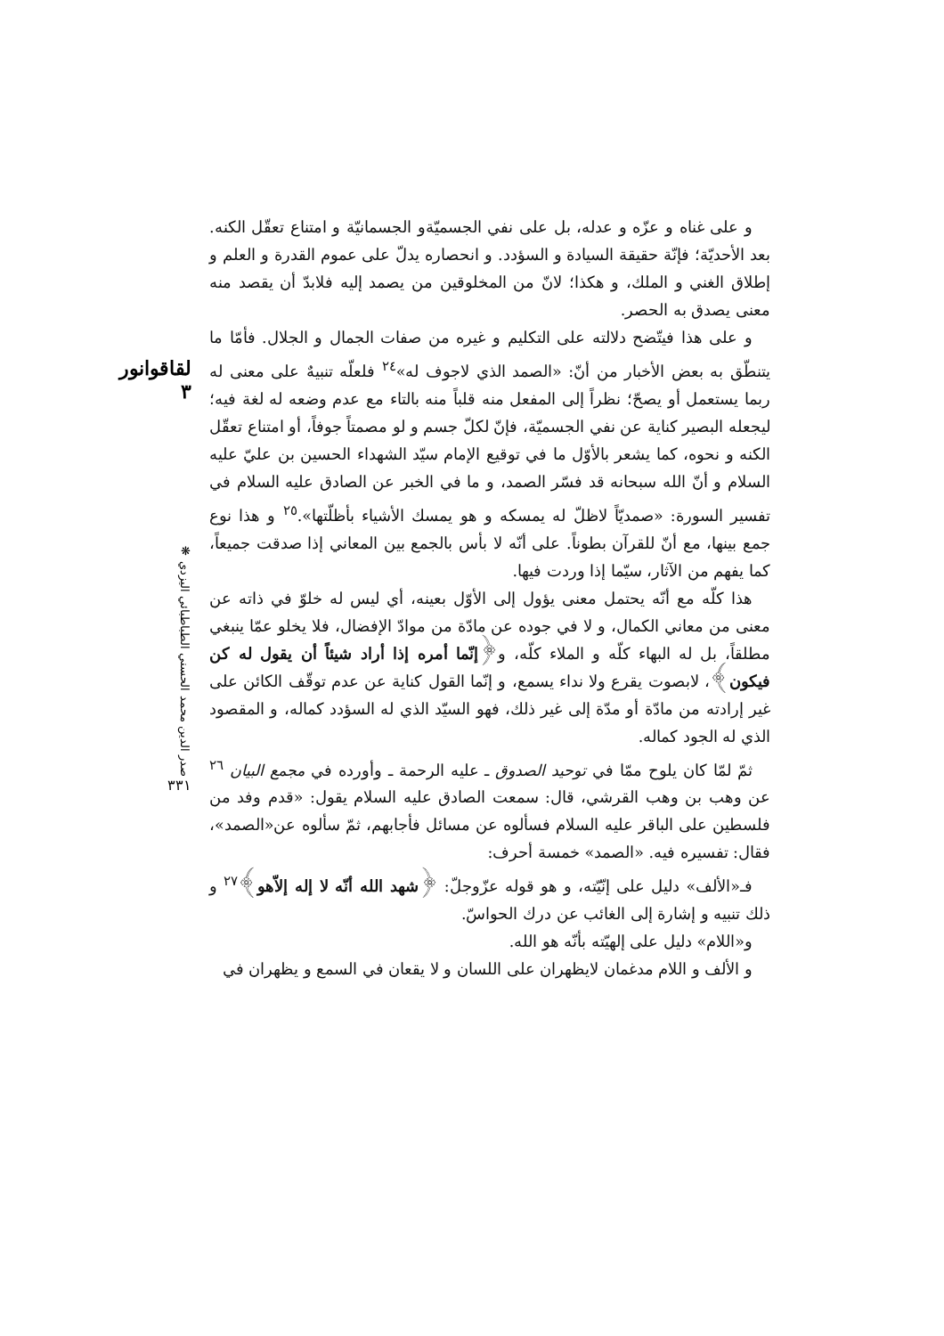و على غناه و عزّه و عدله، بل على نفي الجسميّةو الجسمانيّة و امتناع تعقّل الكنه. بعد الأحديّة؛ فإنّة حقيقة السيادة و السؤدد. و انحصاره يدلّ على عموم القدرة و العلم و إطلاق الغني و الملك، و هكذا؛ لانّ من المخلوقين من يصمد إليه فلابدّ أن يقصد منه معنى يصدق به الحصر.
و على هذا فيتّضح دلالته على التكليم و غيره من صفات الجمال و الجلال. فأمّا ما يتنطّق به بعض الأخبار من أنّ: «الصمد الذي لاجوف له»<sup>٢٤</sup> فلعلّه تنبيهٌ على معنى له ربما يستعمل أو يصحّ؛ نظراً إلى المفعل منه قلباً منه بالتاء مع عدم وضعه له لغة فيه؛ ليجعله البصير كناية عن نفي الجسميّة، فإنّ لكلّ جسم و لو مصمتاً جوفاً، أو امتناع تعقّل الكنه و نحوه، كما يشعر بالأوّل ما في توقيع الإمام سيّد الشهداء الحسين بن عليّ عليه السلام و أنّ الله سبحانه قد فسّر الصمد، و ما في الخبر عن الصادق عليه السلام في تفسير السورة: «صمديّاً لاظلّ له يمسكه و هو يمسك الأشياء بأظلّتها».<sup>٢٥</sup> و هذا نوع جمع بينها، مع أنّ للقرآن بطوناً. على أنّه لا بأس بالجمع بين المعاني إذا صدقت جميعاً، كما يفهم من الآثار، سيّما إذا وردت فيها.
هذا كلّه مع أنّه يحتمل معنى يؤول إلى الأوّل بعينه، أي ليس له خلوّ في ذاته عن معنى من معاني الكمال، و لا في جوده عن مادّة من موادّ الإفضال، فلا يخلو عمّا ينبغي مطلقاً، بل له البهاء كلّه و الملاء كلّه، و﴿إنّما أمره إذا أراد شيئاً أن يقول له كن فيكون﴾، لابصوت يقرع ولا نداء يسمع، و إنّما القول كناية عن عدم توقّف الكائن على غير إرادته من مادّة أو مدّة إلى غير ذلك، فهو السيّد الذي له السؤدد كماله، و المقصود الذي له الجود كماله.
ثمّ لمّا كان يلوح ممّا في توحيد الصدوق ـ عليه الرحمة ـ وأورده في مجمع البيان <sup>٢٦</sup> عن وهب بن وهب القرشي، قال: سمعت الصادق عليه السلام يقول: «قدم وفد من فلسطين على الباقر عليه السلام فسألوه عن مسائل فأجابهم، ثمّ سألوه عن«الصمد»، فقال: تفسيره فيه. «الصمد» خمسة أحرف:
فـ«الألف» دليل على إنّيّته، و هو قوله عزّوجلّ: ﴿شهد الله أنّه لا إله إلاّهو﴾<sup>٢٧</sup> و ذلك تنبيه و إشارة إلى الغائب عن درك الحواسّ.
و«اللام» دليل على إلهيّته بأنّه هو الله.
و الألف و اللام مدغمان لايظهران على اللسان و لا يقعان في السمع و يظهران في
لقاقوانور ٣
صدر الدين محمد الحسني الطباطبائي اليزدي ❋
٣٣١